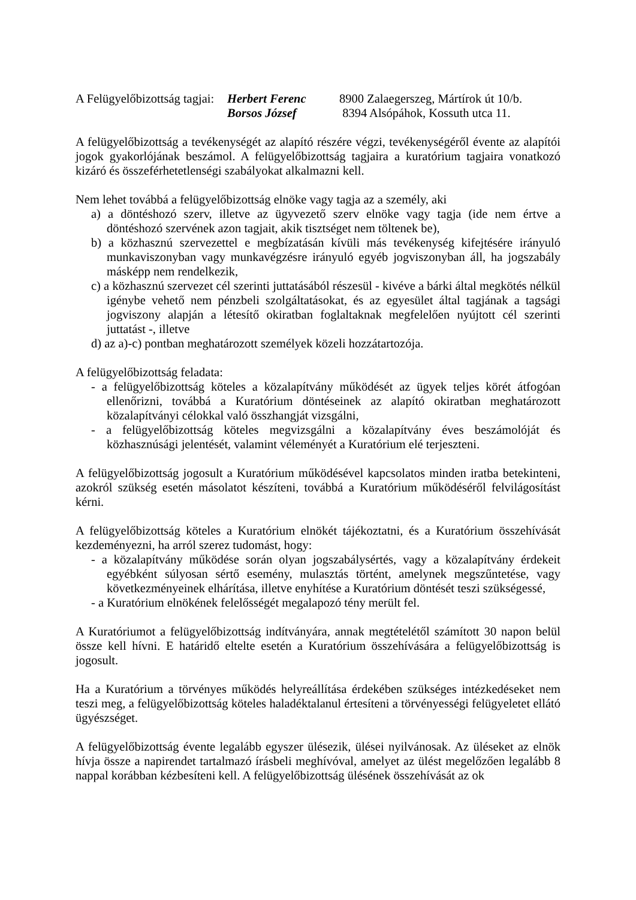A Felügyelőbizottság tagjai: Herbert Ferenc 8900 Zalaegerszeg, Mártírok út 10/b. Borsos József 8394 Alsópáhok, Kossuth utca 11.
A felügyelőbizottság a tevékenységét az alapító részére végzi, tevékenységéről évente az alapítói jogok gyakorlójának beszámol. A felügyelőbizottság tagjaira a kuratórium tagjaira vonatkozó kizáró és összeférhetetlenségi szabályokat alkalmazni kell.
Nem lehet továbbá a felügyelőbizottság elnöke vagy tagja az a személy, aki
a) a döntéshozó szerv, illetve az ügyvezető szerv elnöke vagy tagja (ide nem értve a döntéshozó szervének azon tagjait, akik tisztséget nem töltenek be),
b) a közhasznú szervezettel e megbízatásán kívüli más tevékenység kifejtésére irányuló munkaviszonyban vagy munkavégzésre irányuló egyéb jogviszonyban áll, ha jogszabály másképp nem rendelkezik,
c) a közhasznú szervezet cél szerinti juttatásából részesül - kivéve a bárki által megkötés nélkül igénybe vehető nem pénzbeli szolgáltatásokat, és az egyesület által tagjának a tagsági jogviszony alapján a létesítő okiratban foglaltaknak megfelelően nyújtott cél szerinti juttatást -, illetve
d) az a)-c) pontban meghatározott személyek közeli hozzátartozója.
A felügyelőbizottság feladata:
- a felügyelőbizottság köteles a közalapítvány működését az ügyek teljes körét átfogóan ellenőrizni, továbbá a Kuratórium döntéseinek az alapító okiratban meghatározott közalapítványi célokkal való összhangját vizsgálni,
- a felügyelőbizottság köteles megvizsgálni a közalapítvány éves beszámolóját és közhasznúsági jelentését, valamint véleményét a Kuratórium elé terjeszteni.
A felügyelőbizottság jogosult a Kuratórium működésével kapcsolatos minden iratba betekinteni, azokról szükség esetén másolatot készíteni, továbbá a Kuratórium működéséről felvilágosítást kérni.
A felügyelőbizottság köteles a Kuratórium elnökét tájékoztatni, és a Kuratórium összehívását kezdeményezni, ha arról szerez tudomást, hogy:
- a közalapítvány működése során olyan jogszabálysértés, vagy a közalapítvány érdekeit egyébként súlyosan sértő esemény, mulasztás történt, amelynek megszűntetése, vagy következményeinek elhárítása, illetve enyhítése a Kuratórium döntését teszi szükségessé,
- a Kuratórium elnökének felelősségét megalapozó tény merült fel.
A Kuratóriumot a felügyelőbizottság indítványára, annak megtételétől számított 30 napon belül össze kell hívni. E határidő eltelte esetén a Kuratórium összehívására a felügyelőbizottság is jogosult.
Ha a Kuratórium a törvényes működés helyreállítása érdekében szükséges intézkedéseket nem teszi meg, a felügyelőbizottság köteles haladéktalanul értesíteni a törvényességi felügyeletet ellátó ügyészséget.
A felügyelőbizottság évente legalább egyszer ülésezik, ülései nyilvánosak. Az üléseket az elnök hívja össze a napirendet tartalmazó írásbeli meghívóval, amelyet az ülést megelőzően legalább 8 nappal korábban kézbesíteni kell. A felügyelőbizottság ülésének összehívását az ok